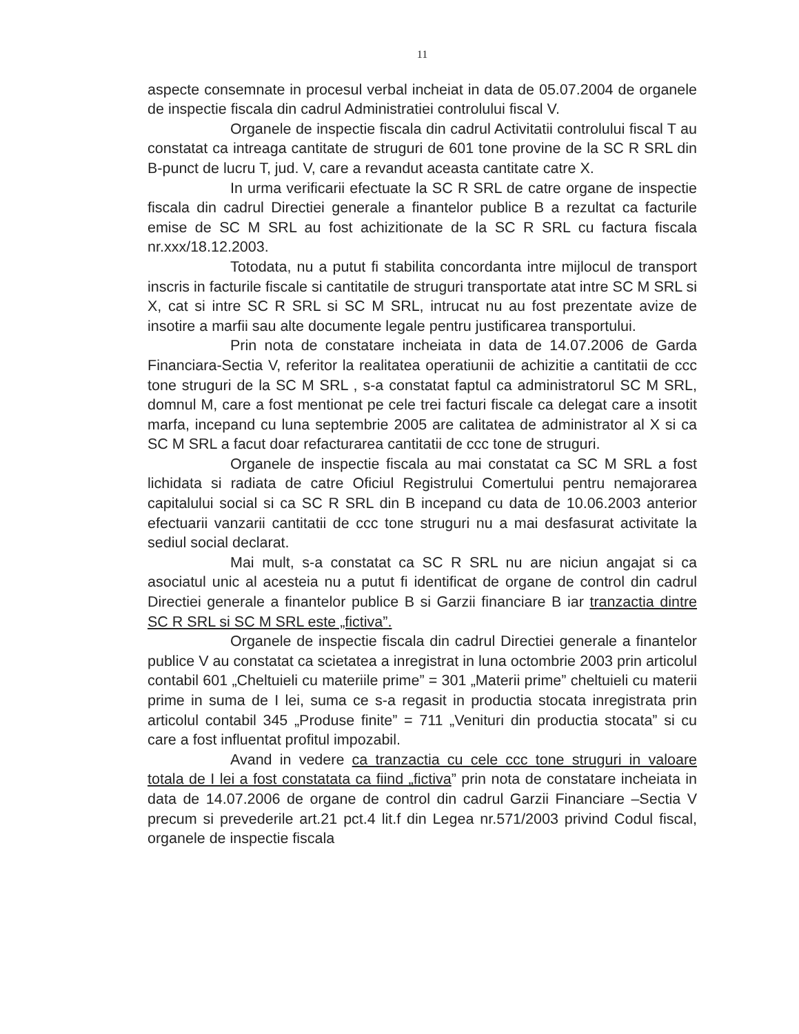11
aspecte consemnate in procesul verbal incheiat in data de 05.07.2004 de organele de inspectie fiscala din cadrul Administratiei controlului fiscal V.
Organele de inspectie fiscala din cadrul Activitatii controlului fiscal T au constatat ca intreaga cantitate de struguri de 601 tone provine de la SC R SRL din B-punct de lucru T, jud. V, care a revandut aceasta cantitate catre X.
In urma verificarii efectuate la SC R SRL de catre organe de inspectie fiscala din cadrul Directiei generale a finantelor publice B a rezultat ca facturile emise de SC M SRL au fost achizitionate de la SC R SRL cu factura fiscala nr.xxx/18.12.2003.
Totodata, nu a putut fi stabilita concordanta intre mijlocul de transport inscris in facturile fiscale si cantitatile de struguri transportate atat intre SC M SRL si X, cat si intre SC R SRL si SC M SRL, intrucat nu au fost prezentate avize de insotire a marfii sau alte documente legale pentru justificarea transportului.
Prin nota de constatare incheiata in data de 14.07.2006 de Garda Financiara-Sectia V, referitor la realitatea operatiunii de achizitie a cantitatii de ccc tone struguri de la SC M SRL , s-a constatat faptul ca administratorul SC M SRL, domnul M, care a fost mentionat pe cele trei facturi fiscale ca delegat care a insotit marfa, incepand cu luna septembrie 2005 are calitatea de administrator al X si ca SC M SRL a facut doar refacturarea cantitatii de ccc tone de struguri.
Organele de inspectie fiscala au mai constatat ca SC M SRL a fost lichidata si radiata de catre Oficiul Registrului Comertului pentru nemajorarea capitalului social si ca SC R SRL din B incepand cu data de 10.06.2003 anterior efectuarii vanzarii cantitatii de ccc tone struguri nu a mai desfasurat activitate la sediul social declarat.
Mai mult, s-a constatat ca SC R SRL nu are niciun angajat si ca asociatul unic al acesteia nu a putut fi identificat de organe de control din cadrul Directiei generale a finantelor publice B si Garzii financiare B iar tranzactia dintre SC R SRL si SC M SRL este „fictiva”.
Organele de inspectie fiscala din cadrul Directiei generale a finantelor publice V au constatat ca scietatea a inregistrat in luna octombrie 2003 prin articolul contabil 601 „Cheltuieli cu materiile prime” = 301 „Materii prime” cheltuieli cu materii prime in suma de I lei, suma ce s-a regasit in productia stocata inregistrata prin articolul contabil 345 „Produse finite” = 711 „Venituri din productia stocata” si cu care a fost influentat profitul impozabil.
Avand in vedere ca tranzactia cu cele ccc tone struguri in valoare totala de I lei a fost constatata ca fiind „fictiva” prin nota de constatare incheiata in data de 14.07.2006 de organe de control din cadrul Garzii Financiare –Sectia V precum si prevederile art.21 pct.4 lit.f din Legea nr.571/2003 privind Codul fiscal, organele de inspectie fiscala